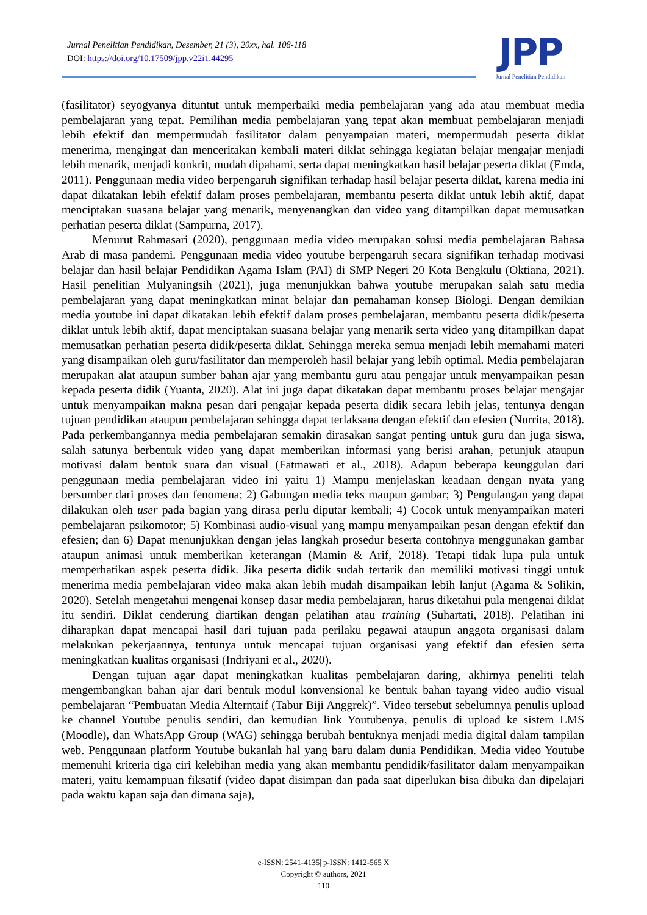Jurnal Penelitian Pendidikan, Desember, 21 (3), 20xx, hal. 108-118
DOI: https://doi.org/10.17509/jpp.v22i1.44295
JPP
Jurnal Penelitian Pendidikan
(fasilitator) seyogyanya dituntut untuk memperbaiki media pembelajaran yang ada atau membuat media pembelajaran yang tepat. Pemilihan media pembelajaran yang tepat akan membuat pembelajaran menjadi lebih efektif dan mempermudah fasilitator dalam penyampaian materi, mempermudah peserta diklat menerima, mengingat dan menceritakan kembali materi diklat sehingga kegiatan belajar mengajar menjadi lebih menarik, menjadi konkrit, mudah dipahami, serta dapat meningkatkan hasil belajar peserta diklat (Emda, 2011). Penggunaan media video berpengaruh signifikan terhadap hasil belajar peserta diklat, karena media ini dapat dikatakan lebih efektif dalam proses pembelajaran, membantu peserta diklat untuk lebih aktif, dapat menciptakan suasana belajar yang menarik, menyenangkan dan video yang ditampilkan dapat memusatkan perhatian peserta diklat (Sampurna, 2017).
Menurut Rahmasari (2020), penggunaan media video merupakan solusi media pembelajaran Bahasa Arab di masa pandemi. Penggunaan media video youtube berpengaruh secara signifikan terhadap motivasi belajar dan hasil belajar Pendidikan Agama Islam (PAI) di SMP Negeri 20 Kota Bengkulu (Oktiana, 2021). Hasil penelitian Mulyaningsih (2021), juga menunjukkan bahwa youtube merupakan salah satu media pembelajaran yang dapat meningkatkan minat belajar dan pemahaman konsep Biologi. Dengan demikian media youtube ini dapat dikatakan lebih efektif dalam proses pembelajaran, membantu peserta didik/peserta diklat untuk lebih aktif, dapat menciptakan suasana belajar yang menarik serta video yang ditampilkan dapat memusatkan perhatian peserta didik/peserta diklat. Sehingga mereka semua menjadi lebih memahami materi yang disampaikan oleh guru/fasilitator dan memperoleh hasil belajar yang lebih optimal. Media pembelajaran merupakan alat ataupun sumber bahan ajar yang membantu guru atau pengajar untuk menyampaikan pesan kepada peserta didik (Yuanta, 2020). Alat ini juga dapat dikatakan dapat membantu proses belajar mengajar untuk menyampaikan makna pesan dari pengajar kepada peserta didik secara lebih jelas, tentunya dengan tujuan pendidikan ataupun pembelajaran sehingga dapat terlaksana dengan efektif dan efesien (Nurrita, 2018). Pada perkembangannya media pembelajaran semakin dirasakan sangat penting untuk guru dan juga siswa, salah satunya berbentuk video yang dapat memberikan informasi yang berisi arahan, petunjuk ataupun motivasi dalam bentuk suara dan visual (Fatmawati et al., 2018). Adapun beberapa keunggulan dari penggunaan media pembelajaran video ini yaitu 1) Mampu menjelaskan keadaan dengan nyata yang bersumber dari proses dan fenomena; 2) Gabungan media teks maupun gambar; 3) Pengulangan yang dapat dilakukan oleh user pada bagian yang dirasa perlu diputar kembali; 4) Cocok untuk menyampaikan materi pembelajaran psikomotor; 5) Kombinasi audio-visual yang mampu menyampaikan pesan dengan efektif dan efesien; dan 6) Dapat menunjukkan dengan jelas langkah prosedur beserta contohnya menggunakan gambar ataupun animasi untuk memberikan keterangan (Mamin & Arif, 2018). Tetapi tidak lupa pula untuk memperhatikan aspek peserta didik. Jika peserta didik sudah tertarik dan memiliki motivasi tinggi untuk menerima media pembelajaran video maka akan lebih mudah disampaikan lebih lanjut (Agama & Solikin, 2020). Setelah mengetahui mengenai konsep dasar media pembelajaran, harus diketahui pula mengenai diklat itu sendiri. Diklat cenderung diartikan dengan pelatihan atau training (Suhartati, 2018). Pelatihan ini diharapkan dapat mencapai hasil dari tujuan pada perilaku pegawai ataupun anggota organisasi dalam melakukan pekerjaannya, tentunya untuk mencapai tujuan organisasi yang efektif dan efesien serta meningkatkan kualitas organisasi (Indriyani et al., 2020).
Dengan tujuan agar dapat meningkatkan kualitas pembelajaran daring, akhirnya peneliti telah mengembangkan bahan ajar dari bentuk modul konvensional ke bentuk bahan tayang video audio visual pembelajaran “Pembuatan Media Alterntaif (Tabur Biji Anggrek)”. Video tersebut sebelumnya penulis upload ke channel Youtube penulis sendiri, dan kemudian link Youtubenya, penulis di upload ke sistem LMS (Moodle), dan WhatsApp Group (WAG) sehingga berubah bentuknya menjadi media digital dalam tampilan web. Penggunaan platform Youtube bukanlah hal yang baru dalam dunia Pendidikan. Media video Youtube memenuhi kriteria tiga ciri kelebihan media yang akan membantu pendidik/fasilitator dalam menyampaikan materi, yaitu kemampuan fiksatif (video dapat disimpan dan pada saat diperlukan bisa dibuka dan dipelajari pada waktu kapan saja dan dimana saja),
e-ISSN: 2541-4135| p-ISSN: 1412-565 X
Copyright © authors, 2021
110